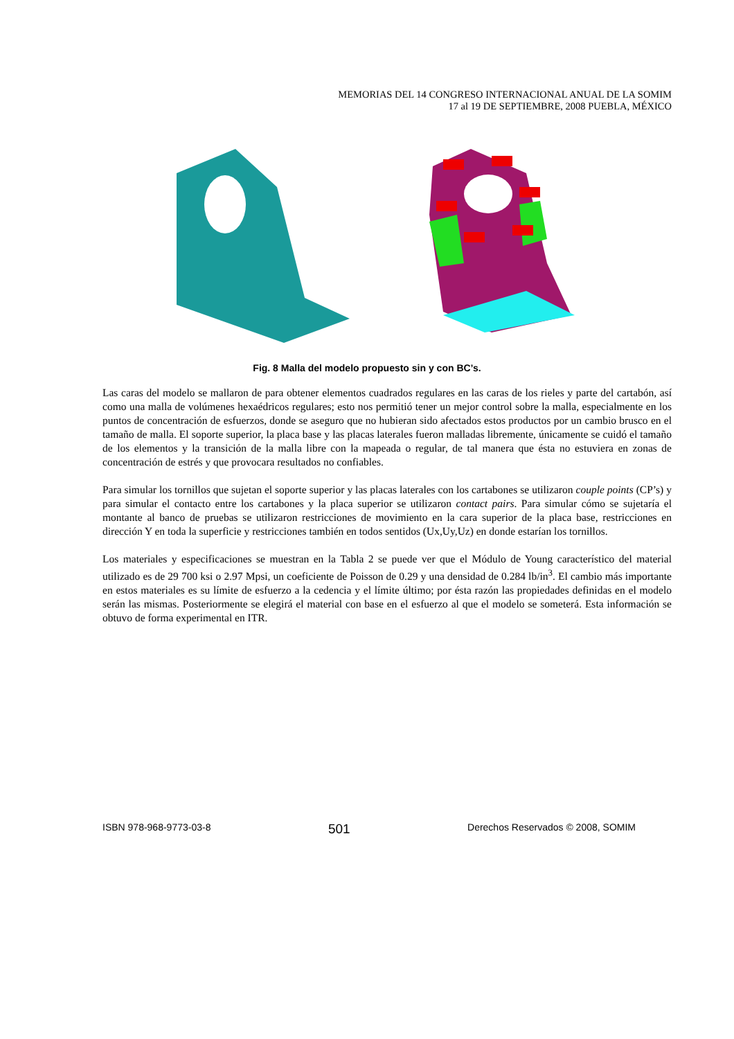MEMORIAS DEL 14 CONGRESO INTERNACIONAL ANUAL DE LA SOMIM
17 al 19 DE SEPTIEMBRE, 2008 PUEBLA, MÉXICO
Fig. 8 Malla del modelo propuesto sin y con BC’s.
Las caras del modelo se mallaron de para obtener elementos cuadrados regulares en las caras de los rieles y parte del cartabón, así como una malla de volúmenes hexaédricos regulares; esto nos permitió tener un mejor control sobre la malla, especialmente en los puntos de concentración de esfuerzos, donde se aseguro que no hubieran sido afectados estos productos por un cambio brusco en el tamaño de malla. El soporte superior, la placa base y las placas laterales fueron malladas libremente, únicamente se cuidó el tamaño de los elementos y la transición de la malla libre con la mapeada o regular, de tal manera que ésta no estuviera en zonas de concentración de estrés y que provocara resultados no confiables.
Para simular los tornillos que sujetan el soporte superior y las placas laterales con los cartabones se utilizaron couple points (CP’s) y para simular el contacto entre los cartabones y la placa superior se utilizaron contact pairs. Para simular cómo se sujetaría el montante al banco de pruebas se utilizaron restricciones de movimiento en la cara superior de la placa base, restricciones en dirección Y en toda la superficie y restricciones también en todos sentidos (Ux,Uy,Uz) en donde estarían los tornillos.
Los materiales y especificaciones se muestran en la Tabla 2 se puede ver que el Módulo de Young característico del material utilizado es de 29 700 ksi o 2.97 Mpsi, un coeficiente de Poisson de 0.29 y una densidad de 0.284 lb/in<sup>3</sup>. El cambio más importante en estos materiales es su límite de esfuerzo a la cedencia y el límite último; por ésta razón las propiedades definidas en el modelo serán las mismas. Posteriormente se elegirá el material con base en el esfuerzo al que el modelo se someterá. Esta información se obtuvo de forma experimental en ITR.
ISBN 978-968-9773-03-8 501 Derechos Reservados © 2008, SOMIM